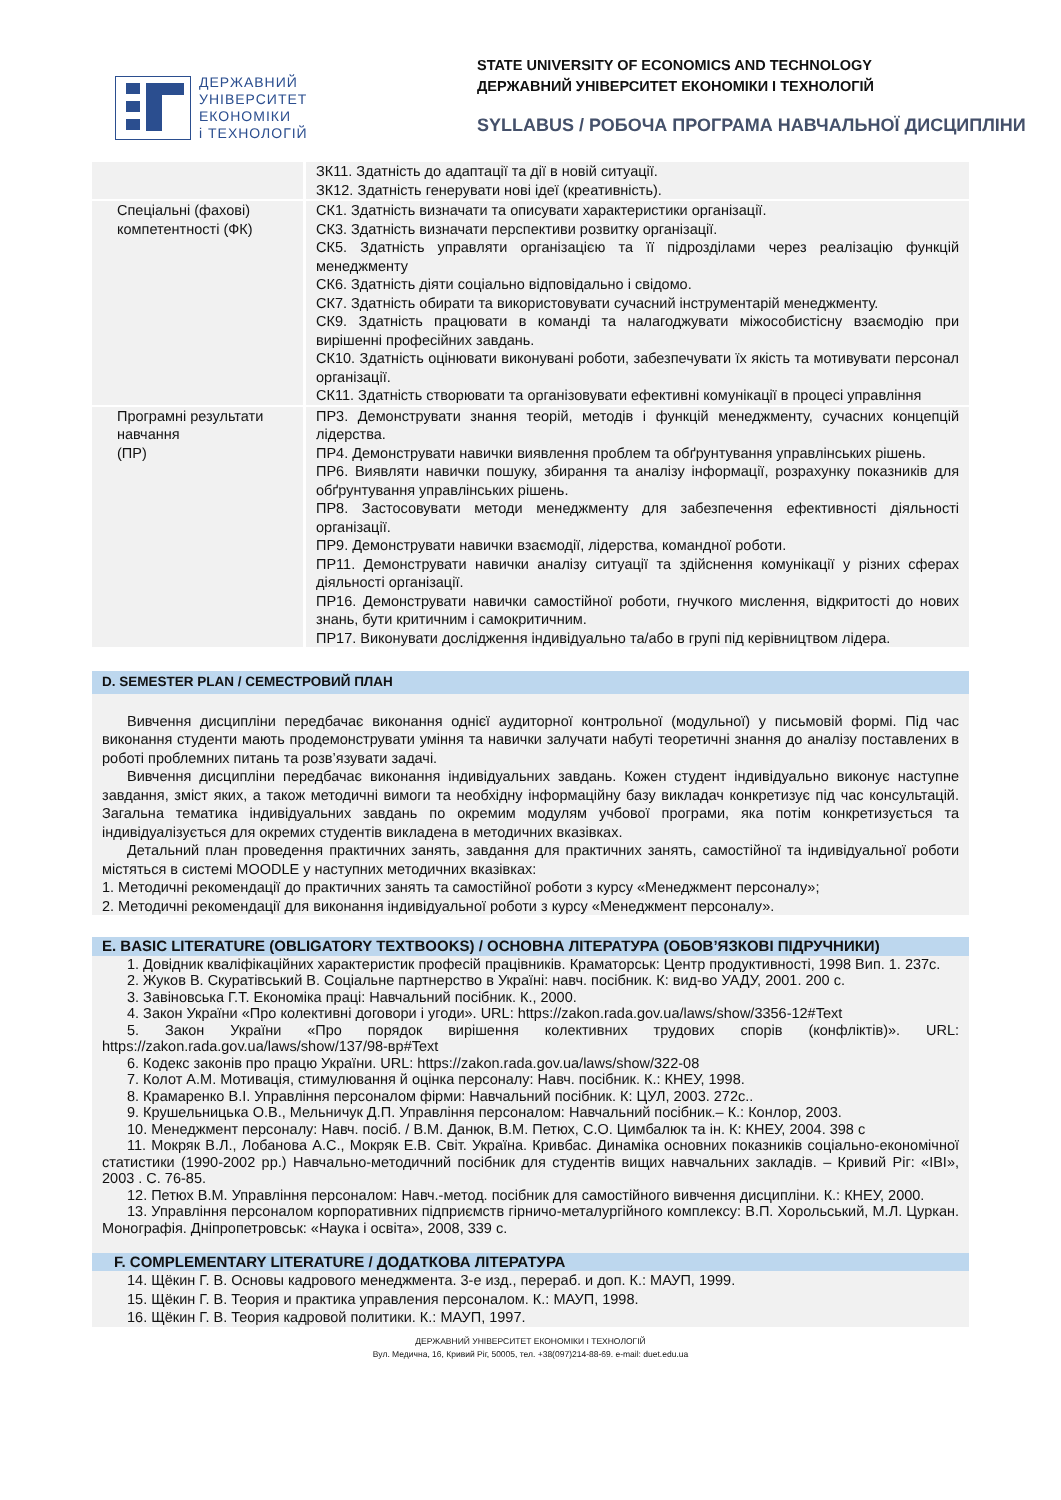ДЕРЖАВНИЙ
УНІВЕРСИТЕТ
ЕКОНОМІКИ
і ТЕХНОЛОГІЙ
STATE UNIVERSITY OF ECONOMICS AND TECHNOLOGY
ДЕРЖАВНИЙ УНІВЕРСИТЕТ ЕКОНОМІКИ І ТЕХНОЛОГІЙ
SYLLABUS / РОБОЧА ПРОГРАМА НАВЧАЛЬНОЇ ДИСЦИПЛІНИ
| | ЗК11. Здатність до адаптації та дії в новій ситуації. ЗК12. Здатність генерувати нові ідеї (креативність). |
| Спеціальні (фахові) компетентності (ФК) | СК1. Здатність визначати та описувати характеристики організації. СК3. Здатність визначати перспективи розвитку організації. СК5. Здатність управляти організацією та її підрозділами через реалізацію функцій менеджменту СК6. Здатність діяти соціально відповідально і свідомо. СК7. Здатність обирати та використовувати сучасний інструментарій менеджменту. СК9. Здатність працювати в команді та налагоджувати міжособистісну взаємодію при вирішенні професійних завдань. СК10. Здатність оцінювати виконувані роботи, забезпечувати їх якість та мотивувати персонал організації. СК11. Здатність створювати та організовувати ефективні комунікації в процесі управління |
| Програмні результати навчання (ПР) | ПР3. Демонструвати знання теорій, методів і функцій менеджменту, сучасних концепцій лідерства. ПР4. Демонструвати навички виявлення проблем та обґрунтування управлінських рішень. ПР6. Виявляти навички пошуку, збирання та аналізу інформації, розрахунку показників для обґрунтування управлінських рішень. ПР8. Застосовувати методи менеджменту для забезпечення ефективності діяльності організації. ПР9. Демонструвати навички взаємодії, лідерства, командної роботи. ПР11. Демонструвати навички аналізу ситуації та здійснення комунікації у різних сферах діяльності організації. ПР16. Демонструвати навички самостійної роботи, гнучкого мислення, відкритості до нових знань, бути критичним і самокритичним. ПР17. Виконувати дослідження індивідуально та/або в групі під керівництвом лідера. |
D. SEMESTER PLAN / СЕМЕСТРОВИЙ ПЛАН
Вивчення дисципліни передбачає виконання однієї аудиторної контрольної (модульної) у письмовій формі. Під час виконання студенти мають продемонструвати уміння та навички залучати набуті теоретичні знання до аналізу поставлених в роботі проблемних питань та розв’язувати задачі.
Вивчення дисципліни передбачає виконання індивідуальних завдань. Кожен студент індивідуально виконує наступне завдання, зміст яких, а також методичні вимоги та необхідну інформаційну базу викладач конкретизує під час консультацій. Загальна тематика індивідуальних завдань по окремим модулям учбової програми, яка потім конкретизується та індивідуалізується для окремих студентів викладена в методичних вказівках.
Детальний план проведення практичних занять, завдання для практичних занять, самостійної та індивідуальної роботи містяться в системі MOODLE у наступних методичних вказівках:
1. Методичні рекомендації до практичних занять та самостійної роботи з курсу «Менеджмент персоналу»;
2. Методичні рекомендації для виконання індивідуальної роботи з курсу «Менеджмент персоналу».
E. BASIC LITERATURE (OBLIGATORY TEXTBOOKS) / ОСНОВНА ЛІТЕРАТУРА (ОБОВ’ЯЗКОВІ ПІДРУЧНИКИ)
1. Довідник кваліфікаційних характеристик професій працівників. Краматорськ: Центр продуктивності, 1998 Вип. 1. 237с.
2. Жуков В. Скуратівський В. Соціальне партнерство в Україні: навч. посібник. К: вид-во УАДУ, 2001. 200 с.
3. Завіновська Г.Т. Економіка праці: Навчальний посібник. К., 2000.
4. Закон України «Про колективні договори і угоди». URL: https://zakon.rada.gov.ua/laws/show/3356-12#Text
5. Закон України «Про порядок вирішення колективних трудових спорів (конфліктів)». URL: https://zakon.rada.gov.ua/laws/show/137/98-вр#Text
6. Кодекс законів про працю України. URL: https://zakon.rada.gov.ua/laws/show/322-08
7. Колот А.М. Мотивація, стимулювання й оцінка персоналу: Навч. посібник. К.: КНЕУ, 1998.
8. Крамаренко В.І. Управління персоналом фірми: Навчальний посібник. К: ЦУЛ, 2003. 272с..
9. Крушельницька О.В., Мельничук Д.П. Управління персоналом: Навчальний посібник.– К.: Конлор, 2003.
10. Менеджмент персоналу: Навч. посіб. / В.М. Данюк, В.М. Петюх, С.О. Цимбалюк та ін. К: КНЕУ, 2004. 398 с
11. Мокряк В.Л., Лобанова А.С., Мокряк Е.В. Світ. Україна. Кривбас. Динаміка основних показників соціально-економічної статистики (1990-2002 рр.) Навчально-методичний посібник для студентів вищих навчальних закладів. – Кривий Ріг: «ІВІ», 2003 . С. 76-85.
12. Петюх В.М. Управління персоналом: Навч.-метод. посібник для самостійного вивчення дисципліни. К.: КНЕУ, 2000.
13. Управління персоналом корпоративних підприємств гірничо-металургійного комплексу: В.П. Хорольський, М.Л. Цуркан. Монографія. Дніпропетровськ: «Наука і освіта», 2008, 339 с.
F. COMPLEMENTARY LITERATURE / ДОДАТКОВА ЛІТЕРАТУРА
14. Щёкин Г. В. Основы кадрового менеджмента. 3-е изд., перераб. и доп. К.: МАУП, 1999.
15. Щёкин Г. В. Теория и практика управления персоналом. К.: МАУП, 1998.
16. Щёкин Г. В. Теория кадровой политики. К.: МАУП, 1997.
ДЕРЖАВНИЙ УНІВЕРСИТЕТ ЕКОНОМІКИ І ТЕХНОЛОГІЙ
Вул. Медична, 16, Кривий Ріг, 50005, тел. +38(097)214-88-69. e-mail: duet.edu.ua